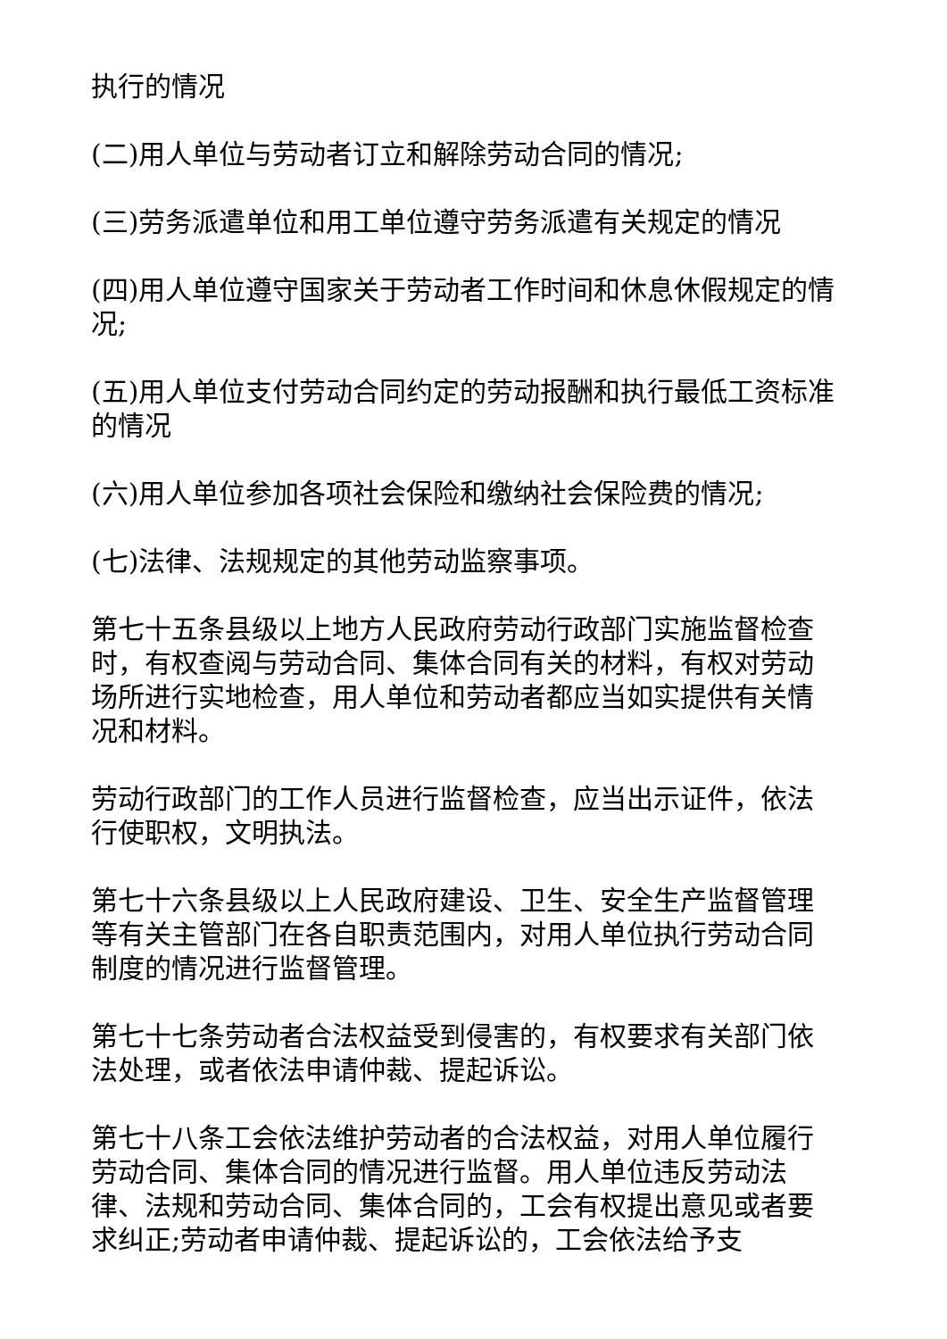执行的情况
(二)用人单位与劳动者订立和解除劳动合同的情况;
(三)劳务派遣单位和用工单位遵守劳务派遣有关规定的情况
(四)用人单位遵守国家关于劳动者工作时间和休息休假规定的情况;
(五)用人单位支付劳动合同约定的劳动报酬和执行最低工资标准的情况
(六)用人单位参加各项社会保险和缴纳社会保险费的情况;
(七)法律、法规规定的其他劳动监察事项。
第七十五条县级以上地方人民政府劳动行政部门实施监督检查时，有权查阅与劳动合同、集体合同有关的材料，有权对劳动场所进行实地检查，用人单位和劳动者都应当如实提供有关情况和材料。
劳动行政部门的工作人员进行监督检查，应当出示证件，依法行使职权，文明执法。
第七十六条县级以上人民政府建设、卫生、安全生产监督管理等有关主管部门在各自职责范围内，对用人单位执行劳动合同制度的情况进行监督管理。
第七十七条劳动者合法权益受到侵害的，有权要求有关部门依法处理，或者依法申请仲裁、提起诉讼。
第七十八条工会依法维护劳动者的合法权益，对用人单位履行劳动合同、集体合同的情况进行监督。用人单位违反劳动法律、法规和劳动合同、集体合同的，工会有权提出意见或者要求纠正;劳动者申请仲裁、提起诉讼的，工会依法给予支